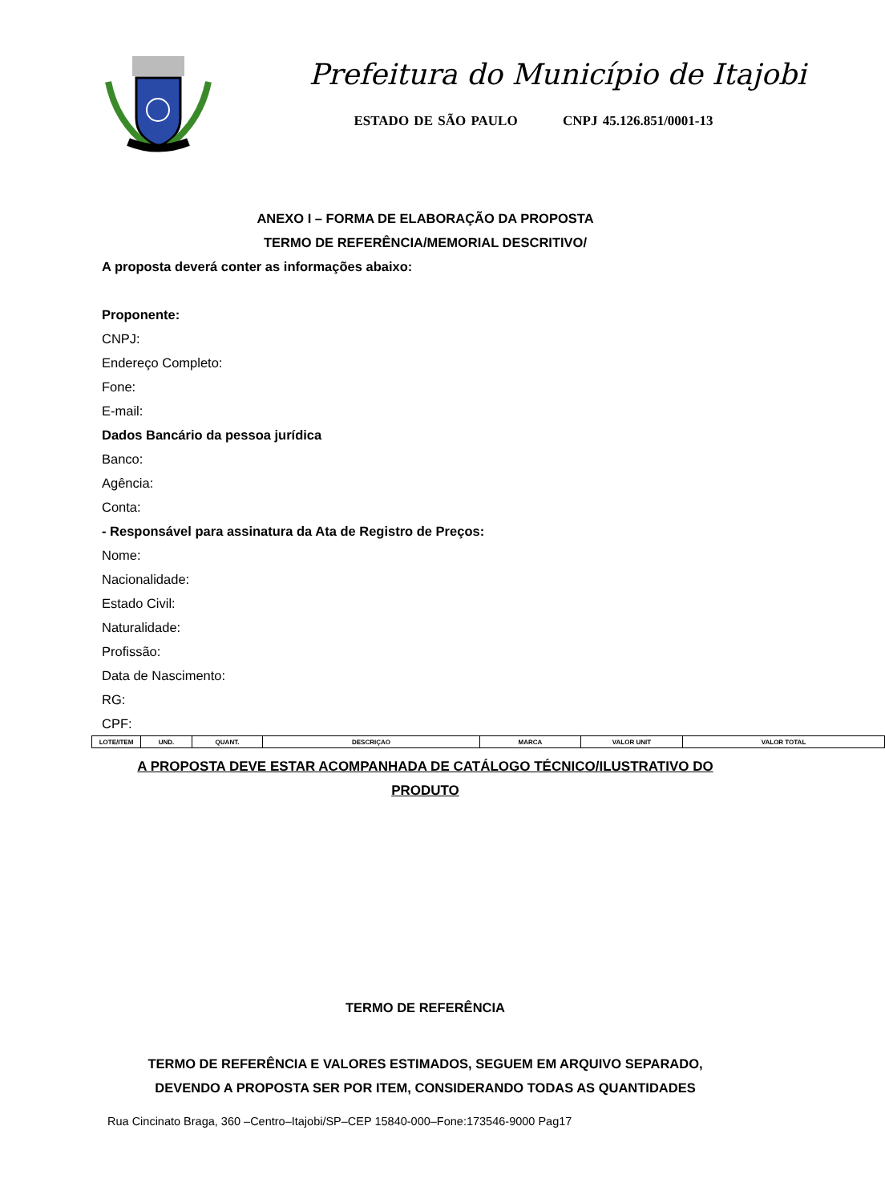Prefeitura do Município de Itajobi
ESTADO DE SÃO PAULO CNPJ 45.126.851/0001-13
ANEXO I – FORMA DE ELABORAÇÃO DA PROPOSTA
TERMO DE REFERÊNCIA/MEMORIAL DESCRITIVO/
A proposta deverá conter as informações abaixo:
Proponente:
CNPJ:
Endereço Completo:
Fone:
E-mail:
Dados Bancário da pessoa jurídica
Banco:
Agência:
Conta:
- Responsável para assinatura da Ata de Registro de Preços:
Nome:
Nacionalidade:
Estado Civil:
Naturalidade:
Profissão:
Data de Nascimento:
RG:
CPF:
| LOTE/ITEM | UND. | QUANT. | DESCRIÇAO | MARCA | VALOR UNIT | VALOR TOTAL |
A PROPOSTA DEVE ESTAR ACOMPANHADA DE CATÁLOGO TÉCNICO/ILUSTRATIVO DO
PRODUTO
TERMO DE REFERÊNCIA
TERMO DE REFERÊNCIA E VALORES ESTIMADOS, SEGUEM EM ARQUIVO SEPARADO,
DEVENDO A PROPOSTA SER POR ITEM, CONSIDERANDO TODAS AS QUANTIDADES
Rua Cincinato Braga, 360 –Centro–Itajobi/SP–CEP 15840-000–Fone:173546-9000 Pag17